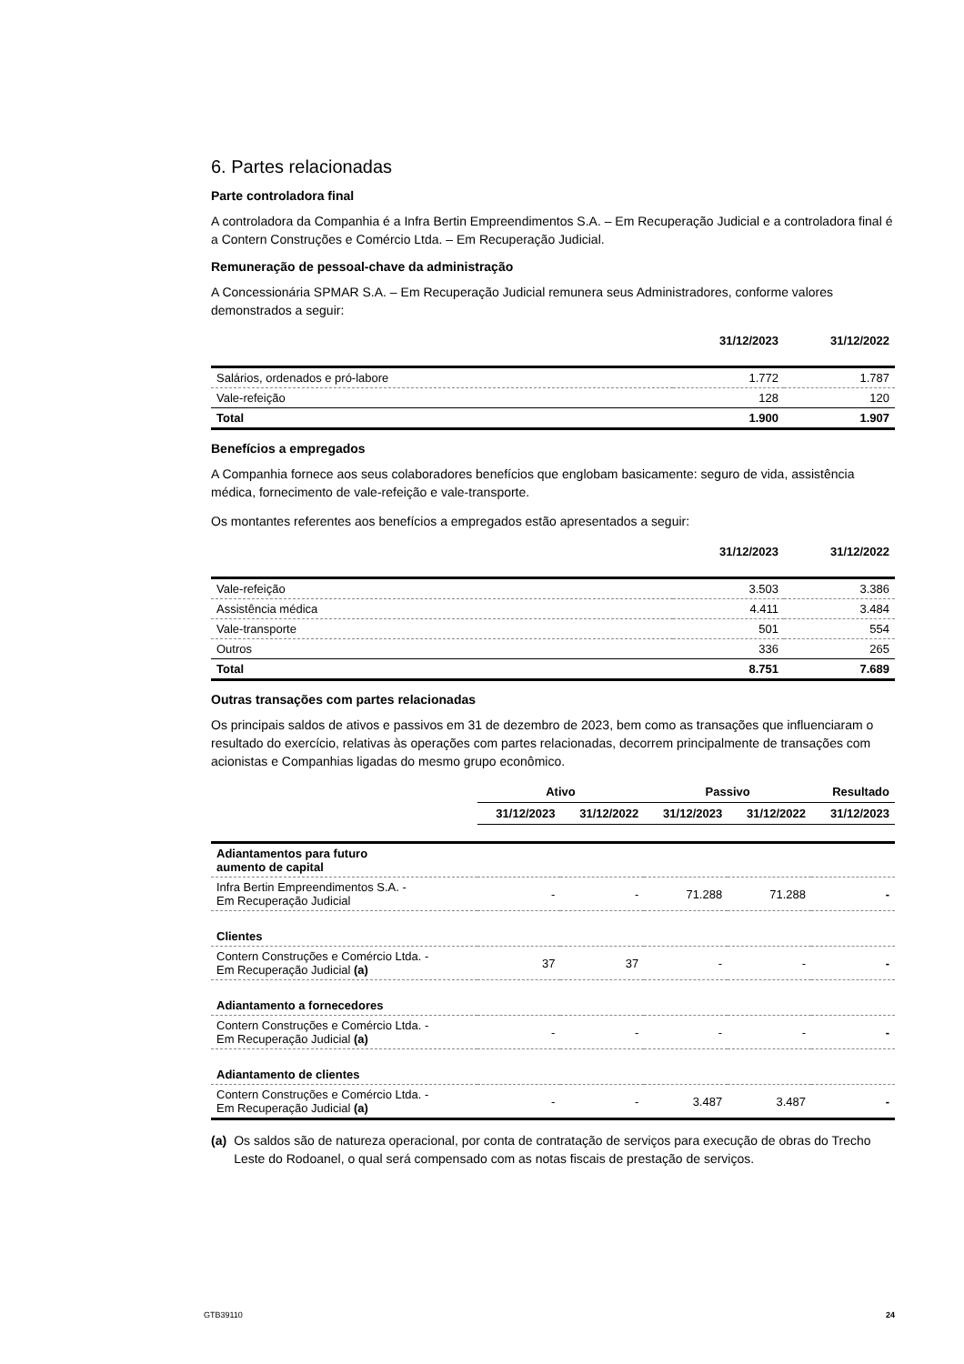6. Partes relacionadas
Parte controladora final
A controladora da Companhia é a Infra Bertin Empreendimentos S.A. – Em Recuperação Judicial e a controladora final é a Contern Construções e Comércio Ltda. – Em Recuperação Judicial.
Remuneração de pessoal-chave da administração
A Concessionária SPMAR S.A. – Em Recuperação Judicial remunera seus Administradores, conforme valores demonstrados a seguir:
| | 31/12/2023 | 31/12/2022 |
| --- | --- | --- |
| Salários, ordenados e pró-labore | 1.772 | 1.787 |
| Vale-refeição | 128 | 120 |
| Total | 1.900 | 1.907 |
Benefícios a empregados
A Companhia fornece aos seus colaboradores benefícios que englobam basicamente: seguro de vida, assistência médica, fornecimento de vale-refeição e vale-transporte.
Os montantes referentes aos benefícios a empregados estão apresentados a seguir:
| | 31/12/2023 | 31/12/2022 |
| --- | --- | --- |
| Vale-refeição | 3.503 | 3.386 |
| Assistência médica | 4.411 | 3.484 |
| Vale-transporte | 501 | 554 |
| Outros | 336 | 265 |
| Total | 8.751 | 7.689 |
Outras transações com partes relacionadas
Os principais saldos de ativos e passivos em 31 de dezembro de 2023, bem como as transações que influenciaram o resultado do exercício, relativas às operações com partes relacionadas, decorrem principalmente de transações com acionistas e Companhias ligadas do mesmo grupo econômico.
| | Ativo | | Passivo | | Resultado |
| --- | --- | --- | --- | --- | --- |
| | 31/12/2023 | 31/12/2022 | 31/12/2023 | 31/12/2022 | 31/12/2023 |
| Adiantamentos para futuro aumento de capital | | | | | |
| Infra Bertin Empreendimentos S.A. - Em Recuperação Judicial | - | - | 71.288 | 71.288 | - |
| Clientes | | | | | |
| Contern Construções e Comércio Ltda. - Em Recuperação Judicial (a) | 37 | 37 | - | - | - |
| Adiantamento a fornecedores | | | | | |
| Contern Construções e Comércio Ltda. - Em Recuperação Judicial (a) | - | - | - | - | - |
| Adiantamento de clientes | | | | | |
| Contern Construções e Comércio Ltda. - Em Recuperação Judicial (a) | - | - | 3.487 | 3.487 | - |
(a) Os saldos são de natureza operacional, por conta de contratação de serviços para execução de obras do Trecho Leste do Rodoanel, o qual será compensado com as notas fiscais de prestação de serviços.
GTB39110 24